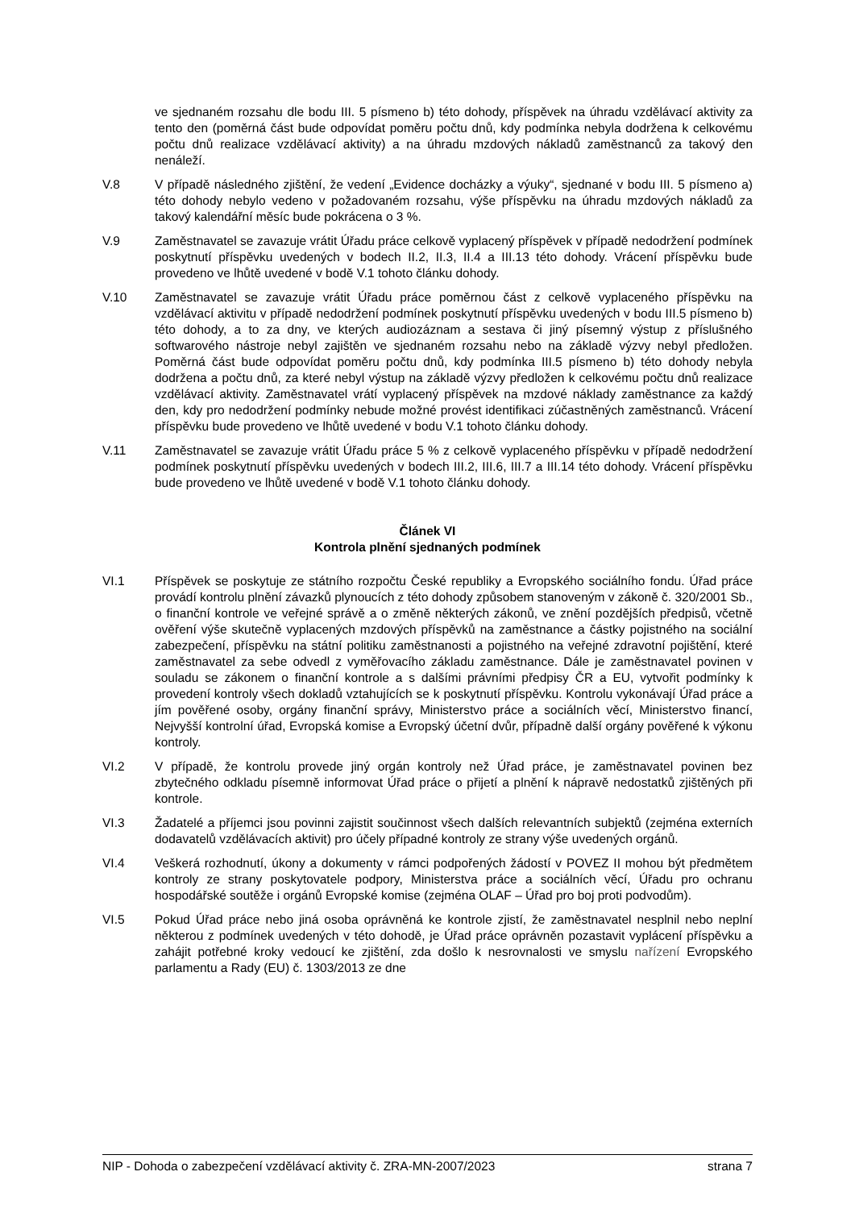ve sjednaném rozsahu dle bodu III. 5 písmeno b) této dohody, příspěvek na úhradu vzdělávací aktivity za tento den (poměrná část bude odpovídat poměru počtu dnů, kdy podmínka nebyla dodržena k celkovému počtu dnů realizace vzdělávací aktivity) a na úhradu mzdových nákladů zaměstnanců za takový den nenáleží.
V.8 V případě následného zjištění, že vedení „Evidence docházky a výuky“, sjednané v bodu III. 5 písmeno a) této dohody nebylo vedeno v požadovaném rozsahu, výše příspěvku na úhradu mzdových nákladů za takový kalendářní měsíc bude pokrácena o 3 %.
V.9 Zaměstnavatel se zavazuje vrátit Úřadu práce celkově vyplacený příspěvek v případě nedodržení podmínek poskytnutí příspěvku uvedených v bodech II.2, II.3, II.4 a III.13 této dohody. Vrácení příspěvku bude provedeno ve lhůtě uvedené v bodě V.1 tohoto článku dohody.
V.10 Zaměstnavatel se zavazuje vrátit Úřadu práce poměrnou část z celkově vyplaceného příspěvku na vzdělávací aktivitu v případě nedodržení podmínek poskytnutí příspěvku uvedených v bodu III.5 písmeno b) této dohody, a to za dny, ve kterých audiozáznam a sestava či jiný písemný výstup z příslušného softwarového nástroje nebyl zajištěn ve sjednaném rozsahu nebo na základě výzvy nebyl předložen. Poměrná část bude odpovídat poměru počtu dnů, kdy podmínka III.5 písmeno b) této dohody nebyla dodržena a počtu dnů, za které nebyl výstup na základě výzvy předložen k celkovému počtu dnů realizace vzdělávací aktivity. Zaměstnavatel vrátí vyplacený příspěvek na mzdové náklady zaměstnance za každý den, kdy pro nedodržení podmínky nebude možné provést identifikaci zúčastněných zaměstnanců. Vrácení příspěvku bude provedeno ve lhůtě uvedené v bodu V.1 tohoto článku dohody.
V.11 Zaměstnavatel se zavazuje vrátit Úřadu práce 5 % z celkově vyplaceného příspěvku v případě nedodržení podmínek poskytnutí příspěvku uvedených v bodech III.2, III.6, III.7 a III.14 této dohody. Vrácení příspěvku bude provedeno ve lhůtě uvedené v bodě V.1 tohoto článku dohody.
Článek VI
Kontrola plnění sjednaných podmínek
VI.1 Příspěvek se poskytuje ze státního rozpočtu České republiky a Evropského sociálního fondu. Úřad práce provádí kontrolu plnění závazků plynoucích z této dohody způsobem stanoveným v zákoně č. 320/2001 Sb., o finanční kontrole ve veřejné správě a o změně některých zákonů, ve znění pozdějších předpisů, včetně ověření výše skutečně vyplacených mzdových příspěvků na zaměstnance a částky pojistného na sociální zabezpečení, příspěvku na státní politiku zaměstnanosti a pojistného na veřejné zdravotní pojištění, které zaměstnavatel za sebe odvedl z vyměřovacího základu zaměstnance. Dále je zaměstnavatel povinen v souladu se zákonem o finanční kontrole a s dalšími právními předpisy ČR a EU, vytvořit podmínky k provedení kontroly všech dokladů vztahujících se k poskytnutí příspěvku. Kontrolu vykonávají Úřad práce a jím pověřené osoby, orgány finanční správy, Ministerstvo práce a sociálních věcí, Ministerstvo financí, Nejvyšší kontrolní úřad, Evropská komise a Evropský účetní dvůr, případně další orgány pověřené k výkonu kontroly.
VI.2 V případě, že kontrolu provede jiný orgán kontroly než Úřad práce, je zaměstnavatel povinen bez zbytečného odkladu písemně informovat Úřad práce o přijetí a plnění k nápravě nedostatků zjištěných při kontrole.
VI.3 Žadatelé a příjemci jsou povinni zajistit součinnost všech dalších relevantních subjektů (zejména externích dodavatelů vzdělávacích aktivit) pro účely případné kontroly ze strany výše uvedených orgánů.
VI.4 Veškerá rozhodnutí, úkony a dokumenty v rámci podpořených žádostí v POVEZ II mohou být předmětem kontroly ze strany poskytovatele podpory, Ministerstva práce a sociálních věcí, Úřadu pro ochranu hospodářské soutěže i orgánů Evropské komise (zejména OLAF – Úřad pro boj proti podvodům).
VI.5 Pokud Úřad práce nebo jiná osoba oprávněná ke kontrole zjistí, že zaměstnavatel nesplnil nebo neplní některou z podmínek uvedených v této dohodě, je Úřad práce oprávněn pozastavit vyplácení příspěvku a zahájit potřebné kroky vedoucí ke zjištění, zda došlo k nesrovnalosti ve smyslu nařízení Evropského parlamentu a Rady (EU) č. 1303/2013 ze dne
NIP - Dohoda o zabezpečení vzdělávací aktivity č. ZRA-MN-2007/2023 strana 7